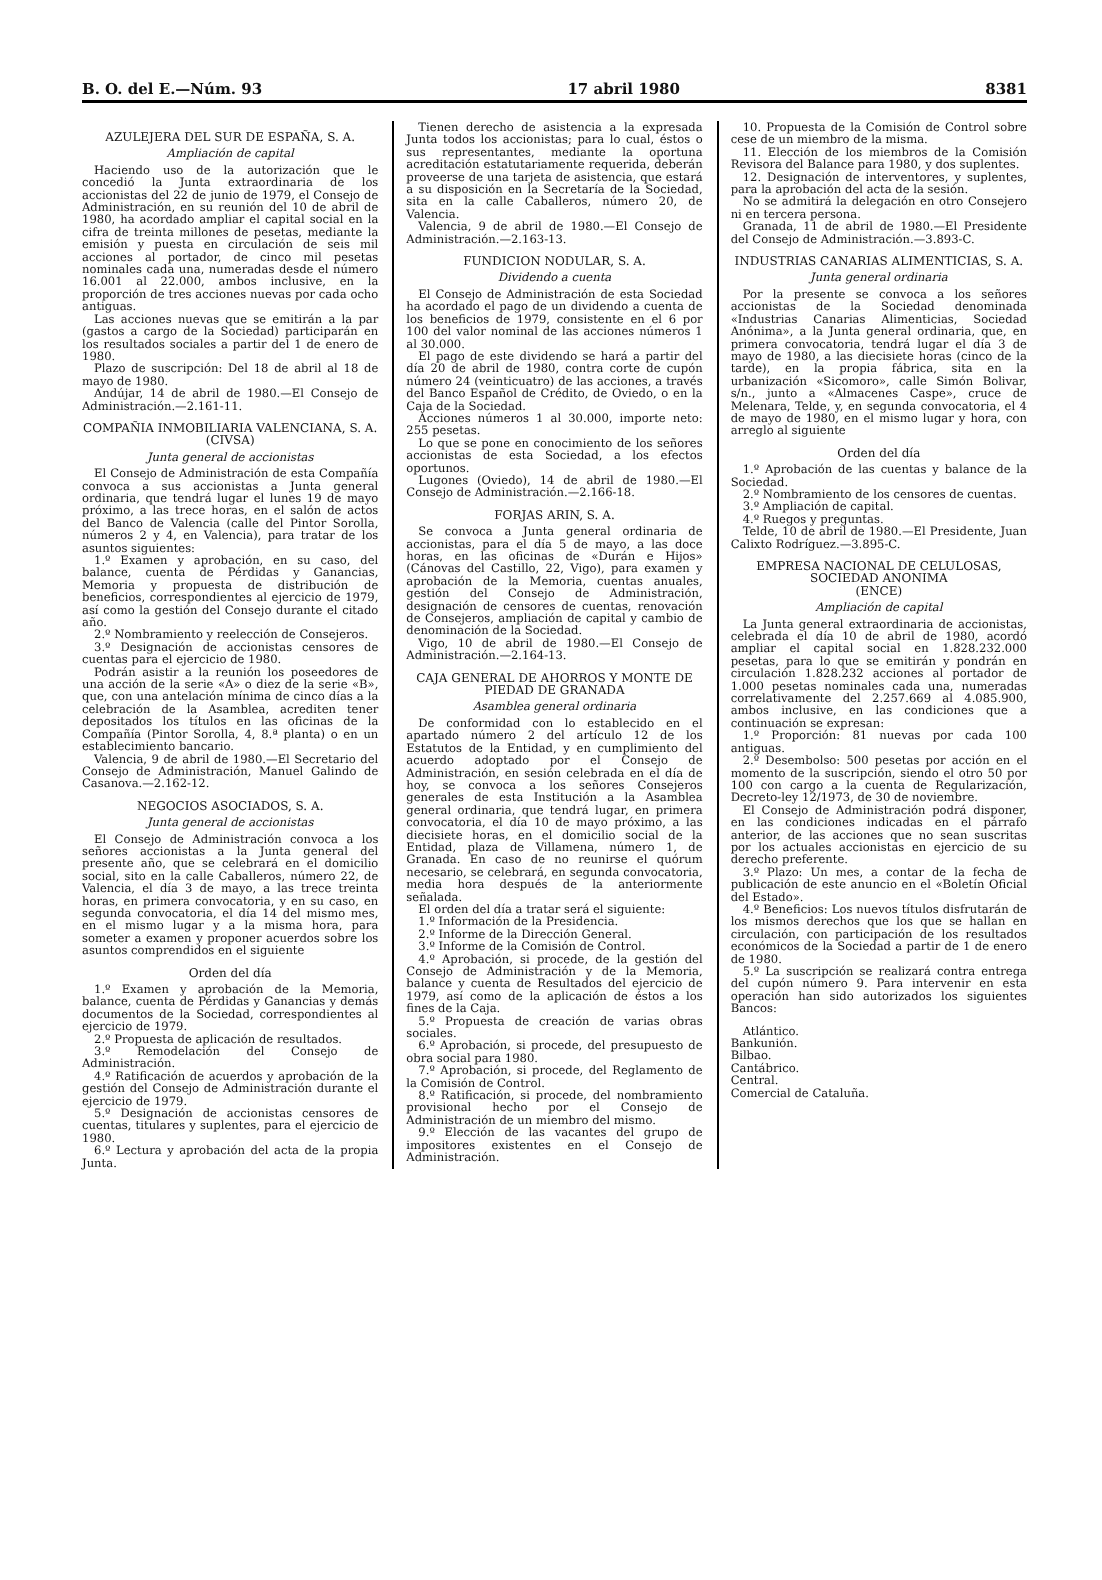B. O. del E.—Núm. 93 17 abril 1980 8381
AZULEJERA DEL SUR DE ESPAÑA, S. A.
Ampliación de capital
Haciendo uso de la autorización que le concedió la Junta extraordinaria de los accionistas del 22 de junio de 1979, el Consejo de Administración, en su reunión del 10 de abril de 1980, ha acordado ampliar el capital social en la cifra de treinta millones de pesetas, mediante la emisión y puesta en circulación de seis mil acciones al portador, de cinco mil pesetas nominales cada una, numeradas desde el número 16.001 al 22.000, ambos inclusive, en la proporción de tres acciones nuevas por cada ocho antiguas.
Las acciones nuevas que se emitirán a la par (gastos a cargo de la Sociedad) participarán en los resultados sociales a partir del 1 de enero de 1980.
Plazo de suscripción: Del 18 de abril al 18 de mayo de 1980.
Andújar, 14 de abril de 1980.—El Consejo de Administración.—2.161-11.
COMPAÑIA INMOBILIARIA VALENCIANA, S. A.
(CIVSA)
Junta general de accionistas
El Consejo de Administración de esta Compañía convoca a sus accionistas a Junta general ordinaria, que tendrá lugar el lunes 19 de mayo próximo, a las trece horas, en el salón de actos del Banco de Valencia (calle del Pintor Sorolla, números 2 y 4, en Valencia), para tratar de los asuntos siguientes:
1.º Examen y aprobación, en su caso, del balance, cuenta de Pérdidas y Ganancias, Memoria y propuesta de distribución de beneficios, correspondientes al ejercicio de 1979, así como la gestión del Consejo durante el citado año.
2.º Nombramiento y reelección de Consejeros.
3.º Designación de accionistas censores de cuentas para el ejercicio de 1980.
Podrán asistir a la reunión los poseedores de una acción de la serie «A» o diez de la serie «B», que, con una antelación mínima de cinco días a la celebración de la Asamblea, acrediten tener depositados los títulos en las oficinas de la Compañía (Pintor Sorolla, 4, 8.ª planta) o en un establecimiento bancario.
Valencia, 9 de abril de 1980.—El Secretario del Consejo de Administración, Manuel Galindo de Casanova.—2.162-12.
NEGOCIOS ASOCIADOS, S. A.
Junta general de accionistas
El Consejo de Administración convoca a los señores accionistas a la Junta general del presente año, que se celebrará en el domicilio social, sito en la calle Caballeros, número 22, de Valencia, el día 3 de mayo, a las trece treinta horas, en primera convocatoria, y en su caso, en segunda convocatoria, el día 14 del mismo mes, en el mismo lugar y a la misma hora, para someter a examen y proponer acuerdos sobre los asuntos comprendidos en el siguiente
Orden del día
1.º Examen y aprobación de la Memoria, balance, cuenta de Pérdidas y Ganancias y demás documentos de la Sociedad, correspondientes al ejercicio de 1979.
2.º Propuesta de aplicación de resultados.
3.º Remodelación del Consejo de Administración.
4.º Ratificación de acuerdos y aprobación de la gestión del Consejo de Administración durante el ejercicio de 1979.
5.º Designación de accionistas censores de cuentas, titulares y suplentes, para el ejercicio de 1980.
6.º Lectura y aprobación del acta de la propia Junta.
Tienen derecho de asistencia a la expresada Junta todos los accionistas; para lo cual, éstos o sus representantes, mediante la oportuna acreditación estatutariamente requerida, deberán proveerse de una tarjeta de asistencia, que estará a su disposición en la Secretaría de la Sociedad, sita en la calle Caballeros, número 20, de Valencia.
Valencia, 9 de abril de 1980.—El Consejo de Administración.—2.163-13.
FUNDICION NODULAR, S. A.
Dividendo a cuenta
El Consejo de Administración de esta Sociedad ha acordado el pago de un dividendo a cuenta de los beneficios de 1979, consistente en el 6 por 100 del valor nominal de las acciones números 1 al 30.000.
El pago de este dividendo se hará a partir del día 20 de abril de 1980, contra corte de cupón número 24 (veinticuatro) de las acciones, a través del Banco Español de Crédito, de Oviedo, o en la Caja de la Sociedad.
Acciones números 1 al 30.000, importe neto: 255 pesetas.
Lo que se pone en conocimiento de los señores accionistas de esta Sociedad, a los efectos oportunos.
Lugones (Oviedo), 14 de abril de 1980.—El Consejo de Administración.—2.166-18.
FORJAS ARIN, S. A.
Se convoca a Junta general ordinaria de accionistas, para el día 5 de mayo, a las doce horas, en las oficinas de «Durán e Hijos» (Cánovas del Castillo, 22, Vigo), para examen y aprobación de la Memoria, cuentas anuales, gestión del Consejo de Administración, designación de censores de cuentas, renovación de Consejeros, ampliación de capital y cambio de denominación de la Sociedad.
Vigo, 10 de abril de 1980.—El Consejo de Administración.—2.164-13.
CAJA GENERAL DE AHORROS Y MONTE DE PIEDAD DE GRANADA
Asamblea general ordinaria
De conformidad con lo establecido en el apartado número 2 del artículo 12 de los Estatutos de la Entidad, y en cumplimiento del acuerdo adoptado por el Consejo de Administración, en sesión celebrada en el día de hoy, se convoca a los señores Consejeros generales de esta Institución a la Asamblea general ordinaria, que tendrá lugar, en primera convocatoria, el día 10 de mayo próximo, a las diecisiete horas, en el domicilio social de la Entidad, plaza de Villamena, número 1, de Granada. En caso de no reunirse el quórum necesario, se celebrará, en segunda convocatoria, media hora después de la anteriormente señalada.
El orden del día a tratar será el siguiente:
1.º Información de la Presidencia.
2.º Informe de la Dirección General.
3.º Informe de la Comisión de Control.
4.º Aprobación, si procede, de la gestión del Consejo de Administración y de la Memoria, balance y cuenta de Resultados del ejercicio de 1979, así como de la aplicación de éstos a los fines de la Caja.
5.º Propuesta de creación de varias obras sociales.
6.º Aprobación, si procede, del presupuesto de obra social para 1980.
7.º Aprobación, si procede, del Reglamento de la Comisión de Control.
8.º Ratificación, si procede, del nombramiento provisional hecho por el Consejo de Administración de un miembro del mismo.
9.º Elección de las vacantes del grupo de impositores existentes en el Consejo de Administración.
10. Propuesta de la Comisión de Control sobre cese de un miembro de la misma.
11. Elección de los miembros de la Comisión Revisora del Balance para 1980, y dos suplentes.
12. Designación de interventores, y suplentes, para la aprobación del acta de la sesión.
No se admitirá la delegación en otro Consejero ni en tercera persona.
Granada, 11 de abril de 1980.—El Presidente del Consejo de Administración.—3.893-C.
INDUSTRIAS CANARIAS ALIMENTICIAS, S. A.
Junta general ordinaria
Por la presente se convoca a los señores accionistas de la Sociedad denominada «Industrias Canarias Alimenticias, Sociedad Anónima», a la Junta general ordinaria, que, en primera convocatoria, tendrá lugar el día 3 de mayo de 1980, a las diecisiete horas (cinco de la tarde), en la propia fábrica, sita en la urbanización «Sicomoro», calle Simón Bolivar, s/n., junto a «Almacenes Caspe», cruce de Melenara, Telde, y, en segunda convocatoria, el 4 de mayo de 1980, en el mismo lugar y hora, con arreglo al siguiente
Orden del día
1.º Aprobación de las cuentas y balance de la Sociedad.
2.º Nombramiento de los censores de cuentas.
3.º Ampliación de capital.
4.º Ruegos y preguntas.
Telde, 10 de abril de 1980.—El Presidente, Juan Calixto Rodríguez.—3.895-C.
EMPRESA NACIONAL DE CELULOSAS, SOCIEDAD ANONIMA
(ENCE)
Ampliación de capital
La Junta general extraordinaria de accionistas, celebrada el día 10 de abril de 1980, acordó ampliar el capital social en 1.828.232.000 pesetas, para lo que se emitirán y pondrán en circulación 1.828.232 acciones al portador de 1.000 pesetas nominales cada una, numeradas correlativamente del 2.257.669 al 4.085.900, ambos inclusive, en las condiciones que a continuación se expresan:
1.º Proporción: 81 nuevas por cada 100 antiguas.
2.º Desembolso: 500 pesetas por acción en el momento de la suscripción, siendo el otro 50 por 100 con cargo a la cuenta de Regularización, Decreto-ley 12/1973, de 30 de noviembre.
El Consejo de Administración podrá disponer, en las condiciones indicadas en el párrafo anterior, de las acciones que no sean suscritas por los actuales accionistas en ejercicio de su derecho preferente.
3.º Plazo: Un mes, a contar de la fecha de publicación de este anuncio en el «Boletín Oficial del Estado».
4.º Beneficios: Los nuevos títulos disfrutarán de los mismos derechos que los que se hallan en circulación, con participación de los resultados económicos de la Sociedad a partir de 1 de enero de 1980.
5.º La suscripción se realizará contra entrega del cupón número 9. Para intervenir en esta operación han sido autorizados los siguientes Bancos:
Atlántico.
Bankunión.
Bilbao.
Cantábrico.
Central.
Comercial de Cataluña.